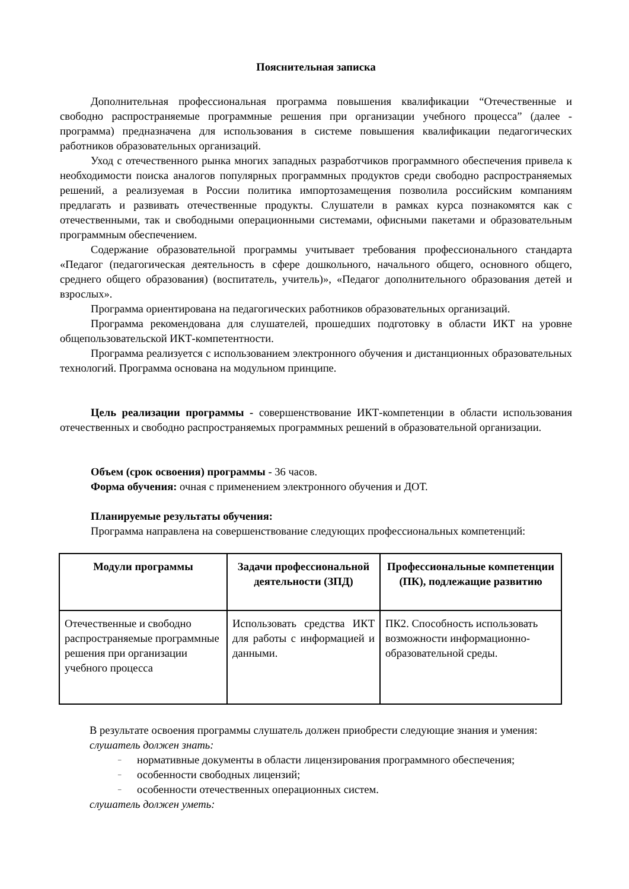Пояснительная записка
Дополнительная профессиональная программа повышения квалификации “Отечественные и свободно распространяемые программные решения при организации учебного процесса” (далее - программа) предназначена для использования в системе повышения квалификации педагогических работников образовательных организаций.
Уход с отечественного рынка многих западных разработчиков программного обеспечения привела к необходимости поиска аналогов популярных программных продуктов среди свободно распространяемых решений, а реализуемая в России политика импортозамещения позволила российским компаниям предлагать и развивать отечественные продукты. Слушатели в рамках курса познакомятся как с отечественными, так и свободными операционными системами, офисными пакетами и образовательным программным обеспечением.
Содержание образовательной программы учитывает требования профессионального стандарта «Педагог (педагогическая деятельность в сфере дошкольного, начального общего, основного общего, среднего общего образования) (воспитатель, учитель)», «Педагог дополнительного образования детей и взрослых».
Программа ориентирована на педагогических работников образовательных организаций.
Программа рекомендована для слушателей, прошедших подготовку в области ИКТ на уровне общепользовательской ИКТ-компетентности.
Программа реализуется с использованием электронного обучения и дистанционных образовательных технологий. Программа основана на модульном принципе.
Цель реализации программы - совершенствование ИКТ-компетенции в области использования отечественных и свободно распространяемых программных решений в образовательной организации.
Объем (срок освоения) программы - 36 часов.
Форма обучения: очная с применением электронного обучения и ДОТ.
Планируемые результаты обучения:
Программа направлена на совершенствование следующих профессиональных компетенций:
| Модули программы | Задачи профессиональной деятельности (ЗПД) | Профессиональные компетенции (ПК), подлежащие развитию |
| --- | --- | --- |
| Отечественные и свободно распространяемые программные решения при организации учебного процесса | Использовать средства ИКТ для работы с информацией и данными. | ПК2. Способность использовать возможности информационно-образовательной среды. |
В результате освоения программы слушатель должен приобрести следующие знания и умения:
слушатель должен знать:
– нормативные документы в области лицензирования программного обеспечения;
– особенности свободных лицензий;
– особенности отечественных операционных систем.
слушатель должен уметь: